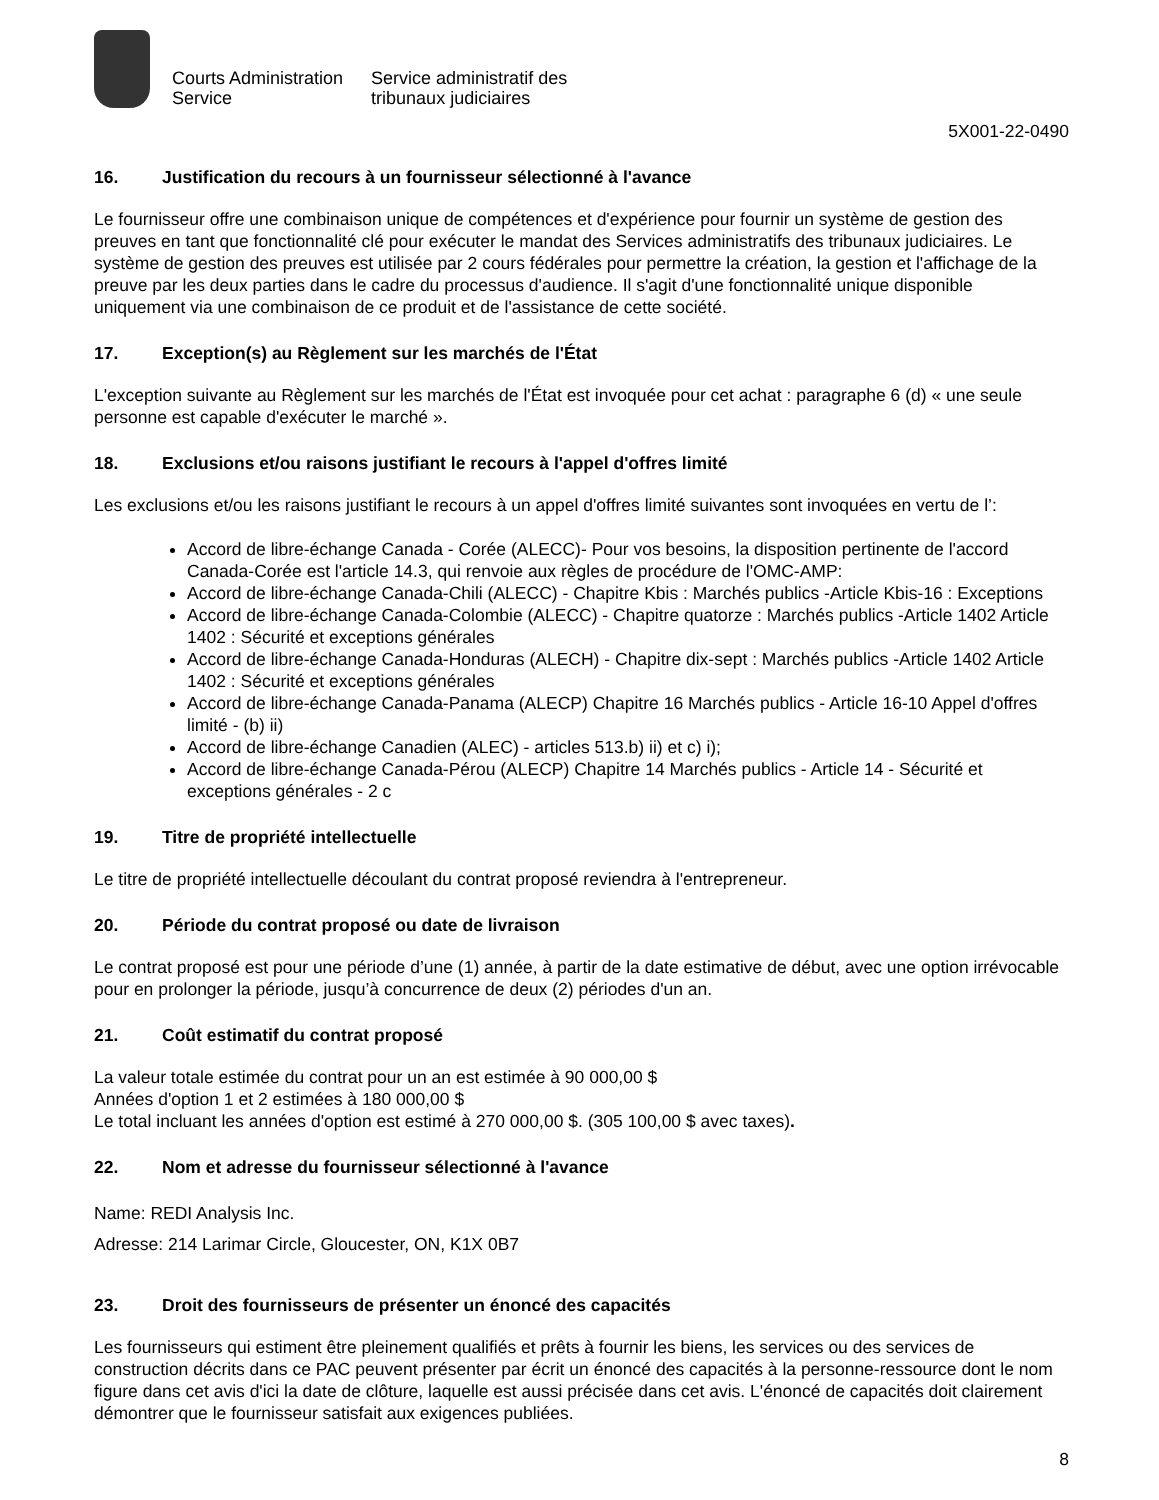Courts Administration
Service
Service administratif des
tribunaux judiciaires
5X001-22-0490
16. Justification du recours à un fournisseur sélectionné à l'avance
Le fournisseur offre une combinaison unique de compétences et d'expérience pour fournir un système de gestion des preuves en tant que fonctionnalité clé pour exécuter le mandat des Services administratifs des tribunaux judiciaires. Le système de gestion des preuves est utilisée par 2 cours fédérales pour permettre la création, la gestion et l'affichage de la preuve par les deux parties dans le cadre du processus d'audience. Il s'agit d'une fonctionnalité unique disponible uniquement via une combinaison de ce produit et de l'assistance de cette société.
17. Exception(s) au Règlement sur les marchés de l'État
L'exception suivante au Règlement sur les marchés de l'État est invoquée pour cet achat : paragraphe 6 (d) « une seule personne est capable d'exécuter le marché ».
18. Exclusions et/ou raisons justifiant le recours à l'appel d'offres limité
Les exclusions et/ou les raisons justifiant le recours à un appel d'offres limité suivantes sont invoquées en vertu de l’:
Accord de libre-échange Canada - Corée (ALECC)- Pour vos besoins, la disposition pertinente de l'accord Canada-Corée est l'article 14.3, qui renvoie aux règles de procédure de l'OMC-AMP:
Accord de libre-échange Canada-Chili (ALECC) - Chapitre Kbis : Marchés publics -Article Kbis-16 : Exceptions
Accord de libre-échange Canada-Colombie (ALECC) - Chapitre quatorze : Marchés publics -Article 1402 Article 1402 : Sécurité et exceptions générales
Accord de libre-échange Canada-Honduras (ALECH) - Chapitre dix-sept : Marchés publics -Article 1402 Article 1402 : Sécurité et exceptions générales
Accord de libre-échange Canada-Panama (ALECP) Chapitre 16 Marchés publics - Article 16-10 Appel d'offres limité - (b) ii)
Accord de libre-échange Canadien (ALEC) - articles 513.b) ii) et c) i);
Accord de libre-échange Canada-Pérou (ALECP) Chapitre 14 Marchés publics - Article 14 - Sécurité et exceptions générales - 2 c
19. Titre de propriété intellectuelle
Le titre de propriété intellectuelle découlant du contrat proposé reviendra à l'entrepreneur.
20. Période du contrat proposé ou date de livraison
Le contrat proposé est pour une période d’une (1) année, à partir de la date estimative de début, avec une option irrévocable pour en prolonger la période, jusqu’à concurrence de deux (2) périodes d'un an.
21. Coût estimatif du contrat proposé
La valeur totale estimée du contrat pour un an est estimée à 90 000,00 $
Années d'option 1 et 2 estimées à 180 000,00 $
Le total incluant les années d'option est estimé à 270 000,00 $. (305 100,00 $ avec taxes).
22. Nom et adresse du fournisseur sélectionné à l'avance
Name: REDI Analysis Inc.
Adresse: 214 Larimar Circle, Gloucester, ON, K1X 0B7
23. Droit des fournisseurs de présenter un énoncé des capacités
Les fournisseurs qui estiment être pleinement qualifiés et prêts à fournir les biens, les services ou des services de construction décrits dans ce PAC peuvent présenter par écrit un énoncé des capacités à la personne-ressource dont le nom figure dans cet avis d'ici la date de clôture, laquelle est aussi précisée dans cet avis. L'énoncé de capacités doit clairement démontrer que le fournisseur satisfait aux exigences publiées.
8